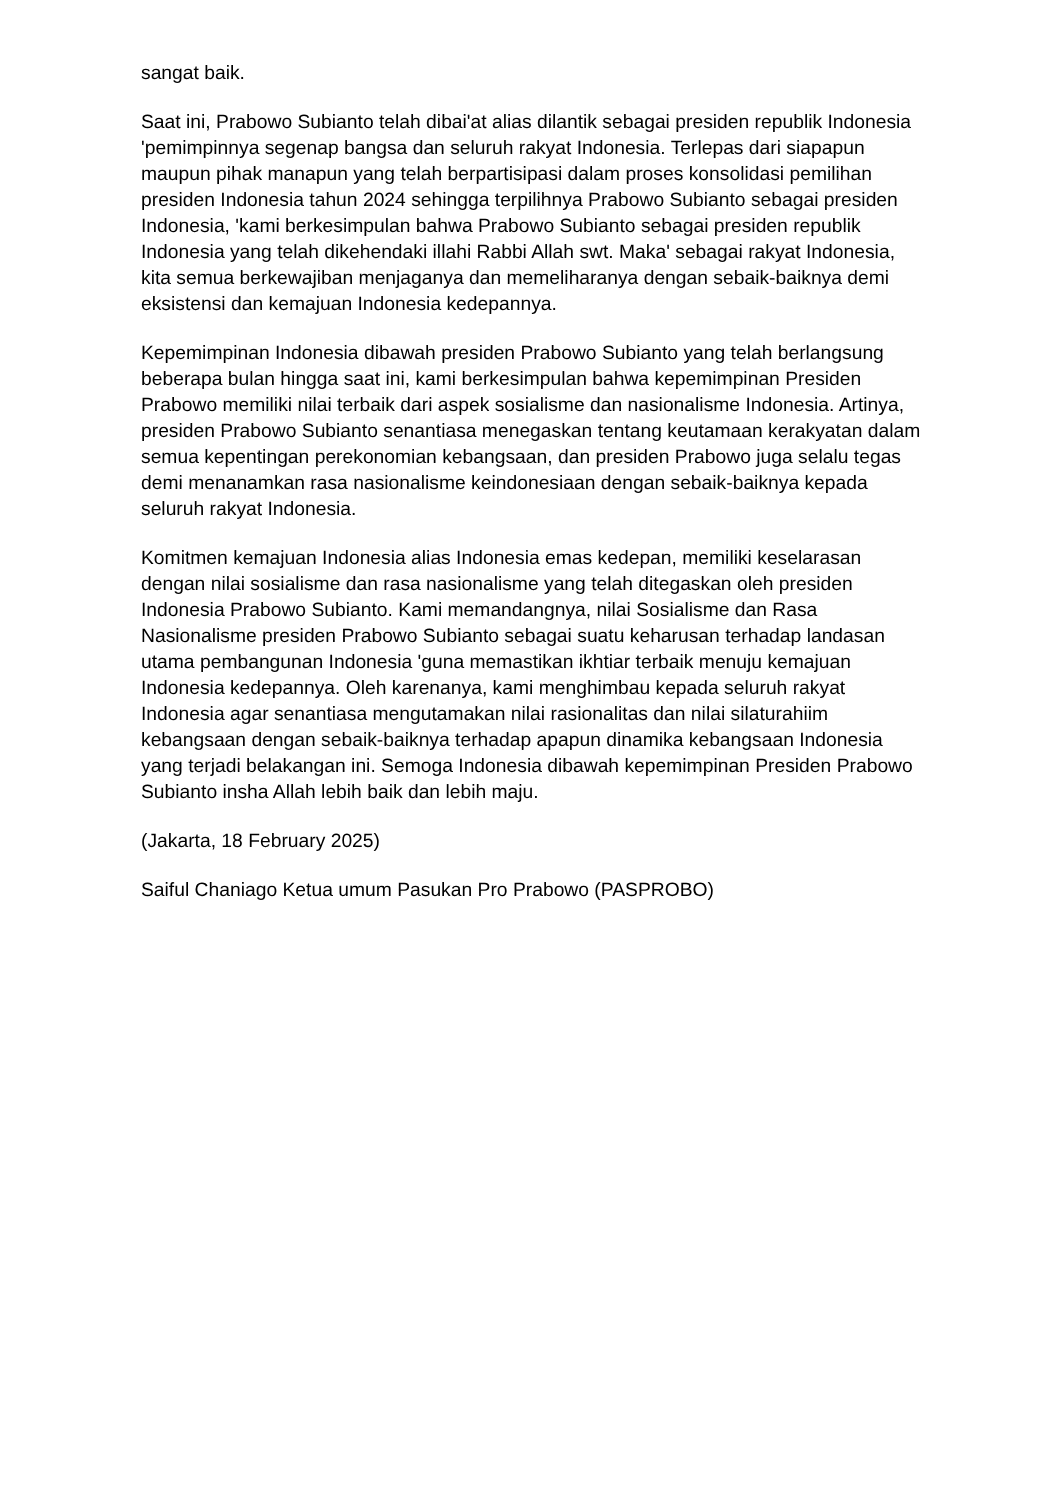sangat baik.
Saat ini, Prabowo Subianto telah dibai'at alias dilantik sebagai presiden republik Indonesia 'pemimpinnya segenap bangsa dan seluruh rakyat Indonesia. Terlepas dari siapapun maupun pihak manapun yang telah berpartisipasi dalam proses konsolidasi pemilihan presiden Indonesia tahun 2024 sehingga terpilihnya Prabowo Subianto sebagai presiden Indonesia, 'kami berkesimpulan bahwa Prabowo Subianto sebagai presiden republik Indonesia yang telah dikehendaki illahi Rabbi Allah swt. Maka' sebagai rakyat Indonesia, kita semua berkewajiban menjaganya dan memeliharanya dengan sebaik-baiknya demi eksistensi dan kemajuan Indonesia kedepannya.
Kepemimpinan Indonesia dibawah presiden Prabowo Subianto yang telah berlangsung beberapa bulan hingga saat ini, kami berkesimpulan bahwa kepemimpinan Presiden Prabowo memiliki nilai terbaik dari aspek sosialisme dan nasionalisme Indonesia. Artinya, presiden Prabowo Subianto senantiasa menegaskan tentang keutamaan kerakyatan dalam semua kepentingan perekonomian kebangsaan, dan presiden Prabowo juga selalu tegas demi menanamkan rasa nasionalisme keindonesiaan dengan sebaik-baiknya kepada seluruh rakyat Indonesia.
Komitmen kemajuan Indonesia alias Indonesia emas kedepan, memiliki keselarasan dengan nilai sosialisme dan rasa nasionalisme yang telah ditegaskan oleh presiden Indonesia Prabowo Subianto. Kami memandangnya, nilai Sosialisme dan Rasa Nasionalisme presiden Prabowo Subianto sebagai suatu keharusan terhadap landasan utama pembangunan Indonesia 'guna memastikan ikhtiar terbaik menuju kemajuan Indonesia kedepannya. Oleh karenanya, kami menghimbau kepada seluruh rakyat Indonesia agar senantiasa mengutamakan nilai rasionalitas dan nilai silaturahiim kebangsaan dengan sebaik-baiknya terhadap apapun dinamika kebangsaan Indonesia yang terjadi belakangan ini. Semoga Indonesia dibawah kepemimpinan Presiden Prabowo Subianto insha Allah lebih baik dan lebih maju.
(Jakarta, 18 February 2025)
Saiful Chaniago Ketua umum Pasukan Pro Prabowo (PASPROBO)